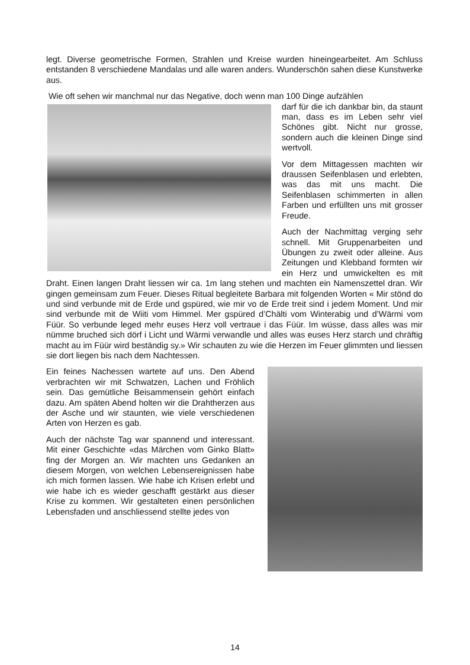legt. Diverse geometrische Formen, Strahlen und Kreise wurden hineingearbeitet. Am Schluss entstanden 8 verschiedene Mandalas und alle waren anders. Wunderschön sahen diese Kunstwerke aus.
Wie oft sehen wir manchmal nur das Negative, doch wenn man 100 Dinge aufzählen
darf für die ich dankbar bin, da staunt man, dass es im Leben sehr viel Schönes gibt. Nicht nur grosse, sondern auch die kleinen Dinge sind wertvoll.
Vor dem Mittagessen machten wir draussen Seifenblasen und erlebten, was das mit uns macht. Die Seifenblasen schimmerten in allen Farben und erfüllten uns mit grosser Freude.
Auch der Nachmittag verging sehr schnell. Mit Gruppenarbeiten und Übungen zu zweit oder alleine. Aus Zeitungen und Klebband formten wir ein Herz und umwickelten es mit Draht. Einen langen Draht liessen wir ca. 1m lang stehen und machten ein Namenszettel dran. Wir gingen gemeinsam zum Feuer. Dieses Ritual begleitete Barbara mit folgenden Worten « Mir stönd do und sind verbunde mit de Erde und gspüred, wie mir vo de Erde treit sind i jedem Moment. Und mir sind verbunde mit de Wiiti vom Himmel. Mer gspüred d’Chälti vom Winterabig und d’Wärmi vom Füür. So verbunde leged mehr euses Herz voll vertraue i das Füür. Im wüsse, dass alles was mir nümme bruched sich dörf i Licht und Wärmi verwandle und alles was euses Herz starch und chräftig macht au im Füür wird beständig sy.» Wir schauten zu wie die Herzen im Feuer glimmten und liessen sie dort liegen bis nach dem Nachtessen.
Ein feines Nachessen wartete auf uns. Den Abend verbrachten wir mit Schwatzen, Lachen und Fröhlich sein. Das gemütliche Beisammensein gehört einfach dazu. Am späten Abend holten wir die Drahtherzen aus der Asche und wir staunten, wie viele verschiedenen Arten von Herzen es gab.
Auch der nächste Tag war spannend und interessant. Mit einer Geschichte «das Märchen vom Ginko Blatt» fing der Morgen an. Wir machten uns Gedanken an diesem Morgen, von welchen Lebensereignissen habe ich mich formen lassen. Wie habe ich Krisen erlebt und wie habe ich es wieder geschafft gestärkt aus dieser Krise zu kommen. Wir gestalteten einen persönlichen Lebensfaden und anschliessend stellte jedes von
14